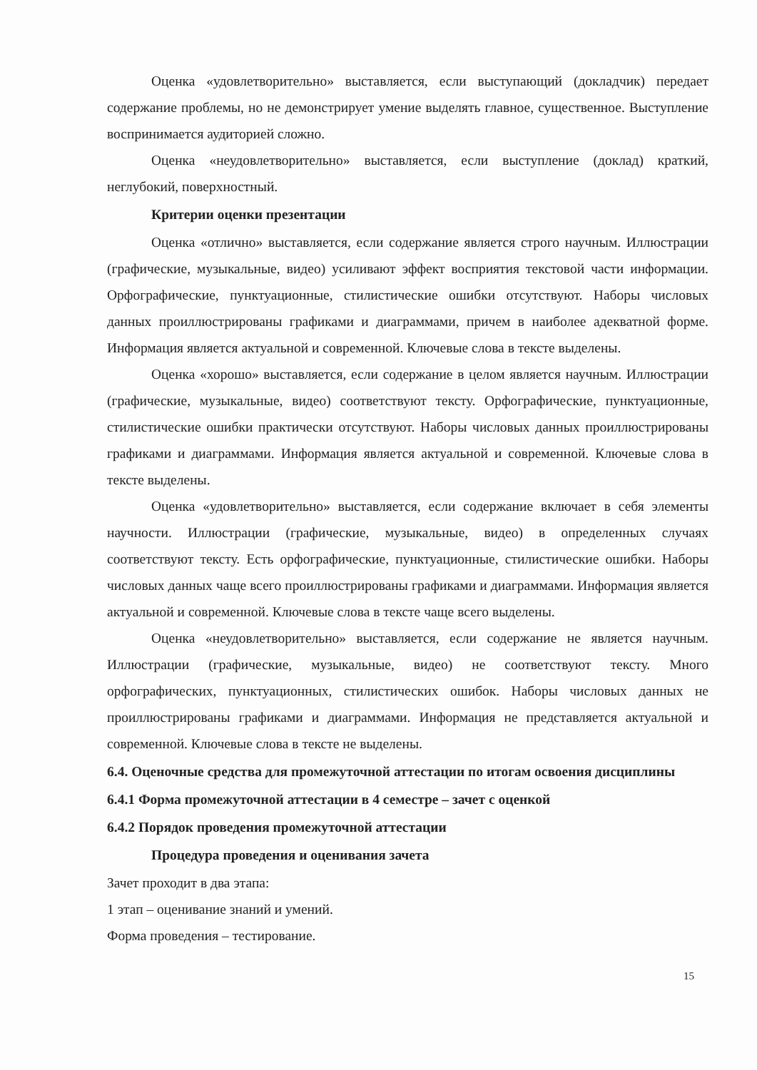Оценка «удовлетворительно» выставляется, если выступающий (докладчик) передает содержание проблемы, но не демонстрирует умение выделять главное, существенное. Выступление воспринимается аудиторией сложно.
Оценка «неудовлетворительно» выставляется, если выступление (доклад) краткий, неглубокий, поверхностный.
Критерии оценки презентации
Оценка «отлично» выставляется, если содержание является строго научным. Иллюстрации (графические, музыкальные, видео) усиливают эффект восприятия текстовой части информации. Орфографические, пунктуационные, стилистические ошибки отсутствуют. Наборы числовых данных проиллюстрированы графиками и диаграммами, причем в наиболее адекватной форме. Информация является актуальной и современной. Ключевые слова в тексте выделены.
Оценка «хорошо» выставляется, если содержание в целом является научным. Иллюстрации (графические, музыкальные, видео) соответствуют тексту. Орфографические, пунктуационные, стилистические ошибки практически отсутствуют. Наборы числовых данных проиллюстрированы графиками и диаграммами. Информация является актуальной и современной. Ключевые слова в тексте выделены.
Оценка «удовлетворительно» выставляется, если содержание включает в себя элементы научности. Иллюстрации (графические, музыкальные, видео) в определенных случаях соответствуют тексту. Есть орфографические, пунктуационные, стилистические ошибки. Наборы числовых данных чаще всего проиллюстрированы графиками и диаграммами. Информация является актуальной и современной. Ключевые слова в тексте чаще всего выделены.
Оценка «неудовлетворительно» выставляется, если содержание не является научным. Иллюстрации (графические, музыкальные, видео) не соответствуют тексту. Много орфографических, пунктуационных, стилистических ошибок. Наборы числовых данных не проиллюстрированы графиками и диаграммами. Информация не представляется актуальной и современной. Ключевые слова в тексте не выделены.
6.4. Оценочные средства для промежуточной аттестации по итогам освоения дисциплины
6.4.1 Форма промежуточной аттестации в 4 семестре – зачет с оценкой
6.4.2 Порядок проведения промежуточной аттестации
Процедура проведения и оценивания зачета
Зачет проходит в два этапа:
1 этап – оценивание знаний и умений.
Форма проведения – тестирование.
15